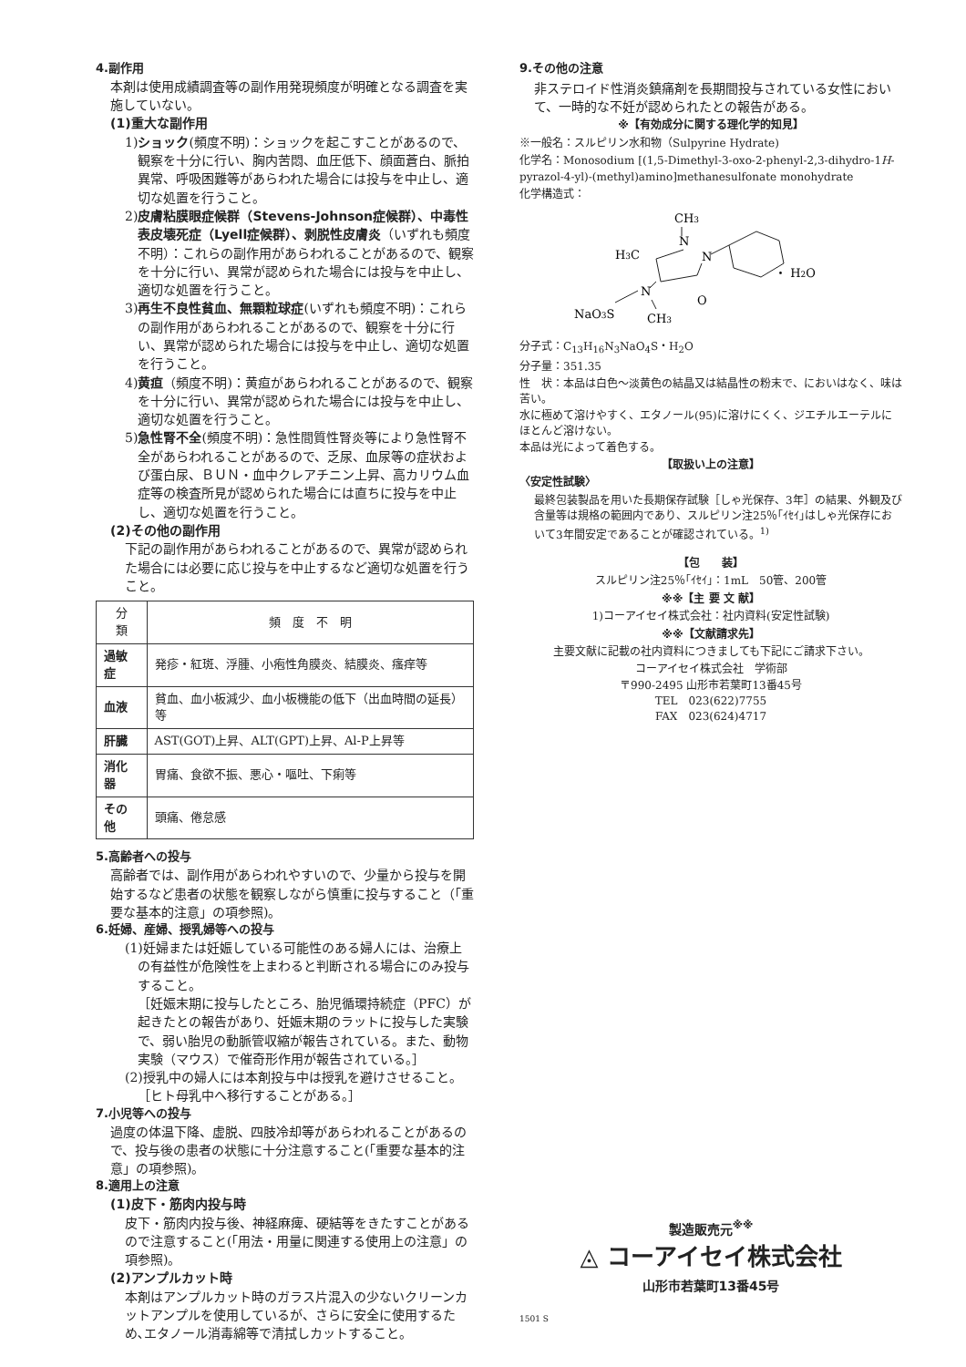4.副作用
本剤は使用成績調査等の副作用発現頻度が明確となる調査を実施していない。
(1)重大な副作用
1)ショック(頻度不明)：ショックを起こすことがあるので、観察を十分に行い、胸内苦悶、血圧低下、顔面蒼白、脈拍異常、呼吸困難等があらわれた場合には投与を中止し、適切な処置を行うこと。
2)皮膚粘膜眼症候群（Stevens-Johnson症候群）、中毒性表皮壊死症（Lyell症候群）、剥脱性皮膚炎（いずれも頻度不明）：これらの副作用があらわれることがあるので、観察を十分に行い、異常が認められた場合には投与を中止し、適切な処置を行うこと。
3)再生不良性貧血、無顆粒球症(いずれも頻度不明)：これらの副作用があらわれることがあるので、観察を十分に行い、異常が認められた場合には投与を中止し、適切な処置を行うこと。
4)黄疸（頻度不明)：黄疸があらわれることがあるので、観察を十分に行い、異常が認められた場合には投与を中止し、適切な処置を行うこと。
5)急性腎不全(頻度不明)：急性間質性腎炎等により急性腎不全があらわれることがあるので、乏尿、血尿等の症状および蛋白尿、ＢＵＮ・血中クレアチニン上昇、高カリウム血症等の検査所見が認められた場合には直ちに投与を中止し、適切な処置を行うこと。
(2)その他の副作用
下記の副作用があらわれることがあるので、異常が認められた場合には必要に応じ投与を中止するなど適切な処置を行うこと。
| 分 類 | 頻 度 不 明 |
| --- | --- |
| 過敏症 | 発疹・紅斑、浮腫、小疱性角膜炎、結膜炎、瘙痒等 |
| 血液 | 貧血、血小板減少、血小板機能の低下（出血時間の延長）等 |
| 肝臓 | AST(GOT)上昇、ALT(GPT)上昇、Al-P上昇等 |
| 消化器 | 胃痛、食欲不振、悪心・嘔吐、下痢等 |
| その他 | 頭痛、倦怠感 |
5.高齢者への投与
高齢者では、副作用があらわれやすいので、少量から投与を開始するなど患者の状態を観察しながら慎重に投与すること（「重要な基本的注意」の項参照)。
6.妊婦、産婦、授乳婦等への投与
(1)妊婦または妊娠している可能性のある婦人には、治療上の有益性が危険性を上まわると判断される場合にのみ投与すること。
［妊娠末期に投与したところ、胎児循環持続症（PFC）が起きたとの報告があり、妊娠末期のラットに投与した実験で、弱い胎児の動脈管収縮が報告されている。また、動物実験（マウス）で催奇形作用が報告されている。］
(2)授乳中の婦人には本剤投与中は授乳を避けさせること。
［ヒト母乳中へ移行することがある。］
7.小児等への投与
過度の体温下降、虚脱、四肢冷却等があらわれることがあるので、投与後の患者の状態に十分注意すること(「重要な基本的注意」の項参照)。
8.適用上の注意
(1)皮下・筋肉内投与時
皮下・筋肉内投与後、神経麻痺、硬結等をきたすことがあるので注意すること(「用法・用量に関連する使用上の注意」の項参照)。
(2)アンプルカット時
本剤はアンプルカット時のガラス片混入の少ないクリーンカットアンプルを使用しているが、さらに安全に使用するため､エタノール消毒綿等で清拭しカットすること。
9.その他の注意
非ステロイド性消炎鎮痛剤を長期間投与されている女性において、一時的な不妊が認められたとの報告がある。
※【有効成分に関する理化学的知見】
※一般名：スルピリン水和物（Sulpyrine Hydrate)
化学名：Monosodium [(1,5-Dimethyl-3-oxo-2-phenyl-2,3-dihydro-1H-pyrazol-4-yl)-(methyl)amino]methanesulfonate monohydrate
化学構造式：
CH3
N
N
H3C
O
N
NaO3S
CH3
・ H2O
分子式：C<sub>13</sub>H<sub>16</sub>N<sub>3</sub>NaO<sub>4</sub>S・H<sub>2</sub>O
分子量：351.35
性　状：本品は白色～淡黄色の結晶又は結晶性の粉末で、においはなく、味は苦い。
水に極めて溶けやすく、エタノール(95)に溶けにくく、ジエチルエーテルにほとんど溶けない。
本品は光によって着色する。
【取扱い上の注意】
〈安定性試験〉
最終包装製品を用いた長期保存試験［しゃ光保存、3年］の結果、外観及び含量等は規格の範囲内であり、スルピリン注25％｢ｲｾｲ｣はしゃ光保存において3年間安定であることが確認されている。<sup>1)</sup>
【包　　装】
スルピリン注25％｢ｲｾｲ｣：1mL　50管、200管
※※【主 要 文 献】
1)コーアイセイ株式会社：社内資料(安定性試験)
※※【文献請求先】
主要文献に記載の社内資料につきましても下記にご請求下さい。
コーアイセイ株式会社　学術部
〒990-2495 山形市若葉町13番45号
TEL　023(622)7755
FAX　023(624)4717
製造販売元<sup>※※</sup>
◬ コーアイセイ株式会社
山形市若葉町13番45号
1501 S